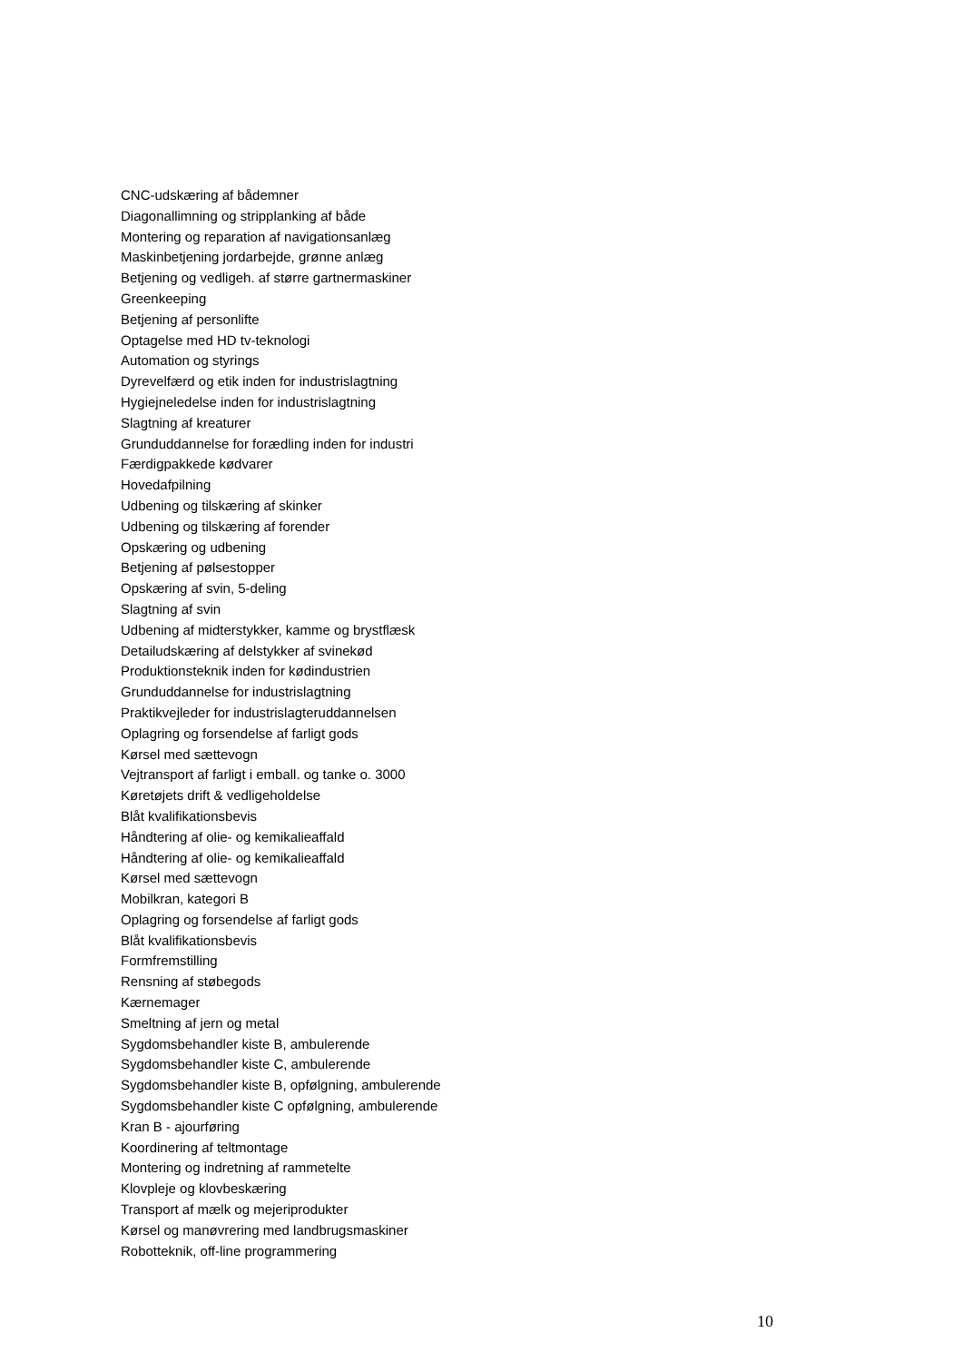CNC-udskæring af bådemner
Diagonallimning og stripplanking af både
Montering og reparation af navigationsanlæg
Maskinbetjening jordarbejde, grønne anlæg
Betjening og vedligeh. af større gartnermaskiner
Greenkeeping
Betjening af personlifte
Optagelse med HD tv-teknologi
Automation og styrings
Dyrevelfærd og etik inden for industrislagtning
Hygiejneledelse inden for industrislagtning
Slagtning af kreaturer
Grunduddannelse for forædling inden for industri
Færdigpakkede kødvarer
Hovedafpilning
Udbening og tilskæring af skinker
Udbening og tilskæring af forender
Opskæring og udbening
Betjening af pølsestopper
Opskæring af svin, 5-deling
Slagtning af svin
Udbening af midterstykker, kamme og brystflæsk
Detailudskæring af delstykker af svinekød
Produktionsteknik inden for kødindustrien
Grunduddannelse for industrislagtning
Praktikvejleder for industrislagteruddannelsen
Oplagring og forsendelse af farligt gods
Kørsel med sættevogn
Vejtransport af farligt i emball. og tanke o. 3000
Køretøjets drift & vedligeholdelse
Blåt kvalifikationsbevis
Håndtering af olie- og kemikalieaffald
Håndtering af olie- og kemikalieaffald
Kørsel med sættevogn
Mobilkran, kategori B
Oplagring og forsendelse af farligt gods
Blåt kvalifikationsbevis
Formfremstilling
Rensning af støbegods
Kærnemager
Smeltning af jern og metal
Sygdomsbehandler kiste B, ambulerende
Sygdomsbehandler kiste C, ambulerende
Sygdomsbehandler kiste B, opfølgning, ambulerende
Sygdomsbehandler kiste C opfølgning, ambulerende
Kran B - ajourføring
Koordinering af teltmontage
Montering og indretning af rammetelte
Klovpleje og klovbeskæring
Transport af mælk og mejeriprodukter
Kørsel og manøvrering med landbrugsmaskiner
Robotteknik, off-line programmering
10